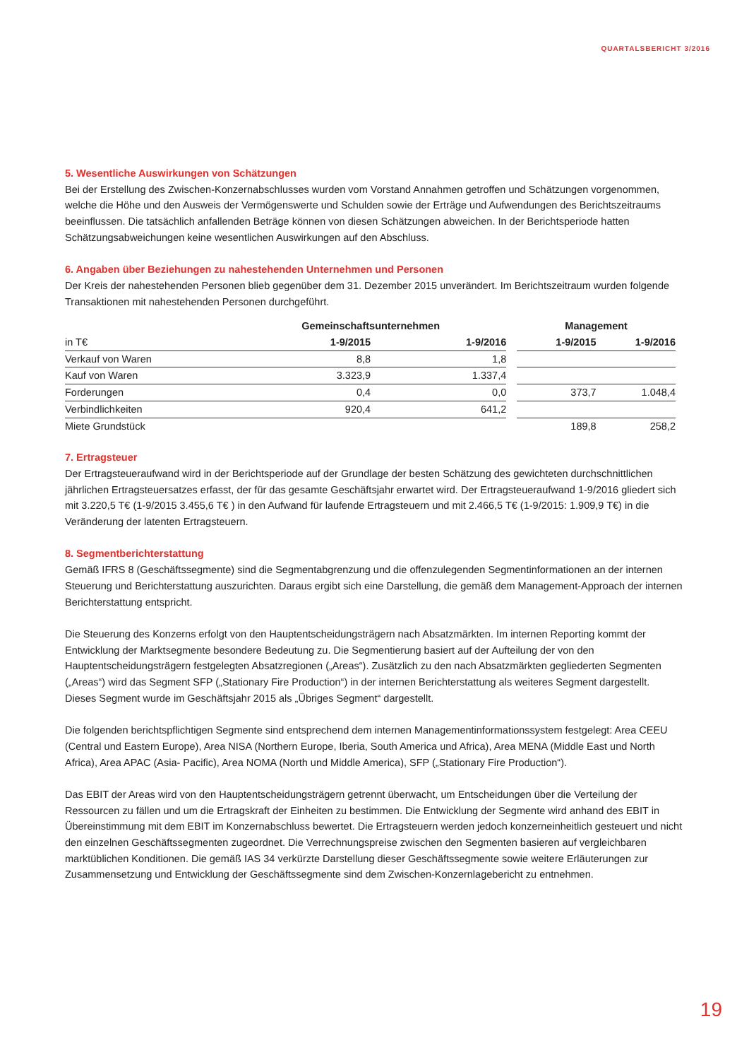QUARTALSBERICHT 3/2016
5. Wesentliche Auswirkungen von Schätzungen
Bei der Erstellung des Zwischen-Konzernabschlusses wurden vom Vorstand Annahmen getroffen und Schätzungen vorgenommen, welche die Höhe und den Ausweis der Vermögenswerte und Schulden sowie der Erträge und Aufwendungen des Berichtszeitraums beeinflussen. Die tatsächlich anfallenden Beträge können von diesen Schätzungen abweichen. In der Berichtsperiode hatten Schätzungsabweichungen keine wesentlichen Auswirkungen auf den Abschluss.
6. Angaben über Beziehungen zu nahestehenden Unternehmen und Personen
Der Kreis der nahestehenden Personen blieb gegenüber dem 31. Dezember 2015 unverändert. Im Berichtszeitraum wurden folgende Transaktionen mit nahestehenden Personen durchgeführt.
| | Gemeinschaftsunternehmen | | | Management | |
| in T€ | 1-9/2015 | 1-9/2016 | | 1-9/2015 | 1-9/2016 |
| Verkauf von Waren | 8,8 | 1,8 | | | |
| Kauf von Waren | 3.323,9 | 1.337,4 | | | |
| Forderungen | 0,4 | 0,0 | | 373,7 | 1.048,4 |
| Verbindlichkeiten | 920,4 | 641,2 | | | |
| Miete Grundstück | | | | 189,8 | 258,2 |
7. Ertragsteuer
Der Ertragsteueraufwand wird in der Berichtsperiode auf der Grundlage der besten Schätzung des gewichteten durchschnittlichen jährlichen Ertragsteuersatzes erfasst, der für das gesamte Geschäftsjahr erwartet wird. Der Ertragsteueraufwand 1-9/2016 gliedert sich mit 3.220,5 T€ (1-9/2015 3.455,6 T€ ) in den Aufwand für laufende Ertragsteuern und mit 2.466,5 T€ (1-9/2015: 1.909,9 T€) in die Veränderung der latenten Ertragsteuern.
8. Segmentberichterstattung
Gemäß IFRS 8 (Geschäftssegmente) sind die Segmentabgrenzung und die offenzulegenden Segmentinformationen an der internen Steuerung und Berichterstattung auszurichten. Daraus ergibt sich eine Darstellung, die gemäß dem Management-Approach der internen Berichterstattung entspricht.
Die Steuerung des Konzerns erfolgt von den Hauptentscheidungsträgern nach Absatzmärkten. Im internen Reporting kommt der Entwicklung der Marktsegmente besondere Bedeutung zu. Die Segmentierung basiert auf der Aufteilung der von den Hauptentscheidungsträgern festgelegten Absatzregionen („Areas“). Zusätzlich zu den nach Absatzmärkten gegliederten Segmenten („Areas“) wird das Segment SFP („Stationary Fire Production“) in der internen Berichterstattung als weiteres Segment dargestellt. Dieses Segment wurde im Geschäftsjahr 2015 als „Übriges Segment“ dargestellt.
Die folgenden berichtspflichtigen Segmente sind entsprechend dem internen Managementinformationssystem festgelegt: Area CEEU (Central und Eastern Europe), Area NISA (Northern Europe, Iberia, South America und Africa), Area MENA (Middle East und North Africa), Area APAC (Asia- Pacific), Area NOMA (North und Middle America), SFP („Stationary Fire Production“).
Das EBIT der Areas wird von den Hauptentscheidungsträgern getrennt überwacht, um Entscheidungen über die Verteilung der Ressourcen zu fällen und um die Ertragskraft der Einheiten zu bestimmen. Die Entwicklung der Segmente wird anhand des EBIT in Übereinstimmung mit dem EBIT im Konzernabschluss bewertet. Die Ertragsteuern werden jedoch konzerneinheitlich gesteuert und nicht den einzelnen Geschäftssegmenten zugeordnet. Die Verrechnungspreise zwischen den Segmenten basieren auf vergleichbaren marktüblichen Konditionen. Die gemäß IAS 34 verkürzte Darstellung dieser Geschäftssegmente sowie weitere Erläuterungen zur Zusammensetzung und Entwicklung der Geschäftssegmente sind dem Zwischen-Konzernlagebericht zu entnehmen.
19